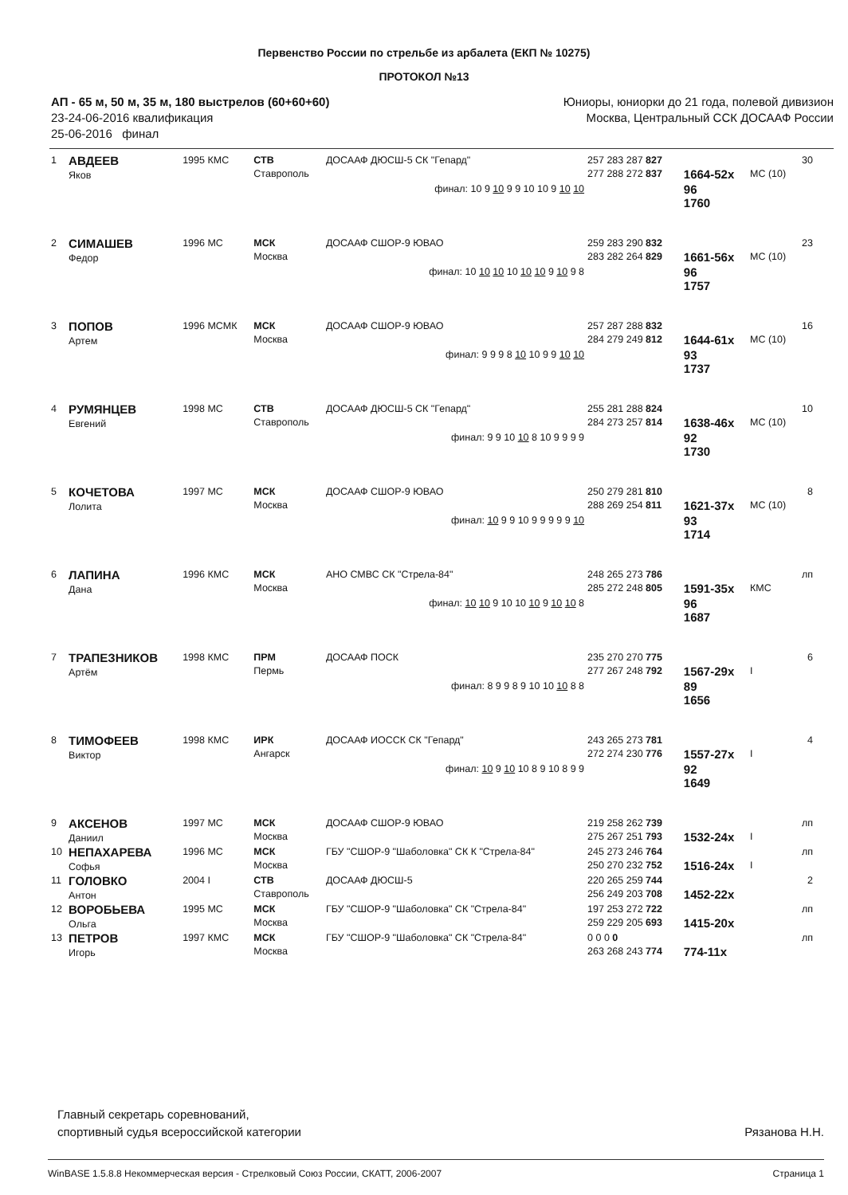Первенство России по стрельбе из арбалета (ЕКП № 10275)
ПРОТОКОЛ №13
АП - 65 м, 50 м, 35 м, 180 выстрелов (60+60+60)
23-24-06-2016 квалификация
25-06-2016 финал
Юниоры, юниорки до 21 года, полевой дивизион
Москва, Центральный ССК ДОСААФ России
| 1 | АВДЕЕВ Яков | 1995 КМС | СТВ Ставрополь | ДОСААФ ДЮСШ-5 СК "Гепард" | 257 283 287 827 277 288 272 837 | 1664-52x | МС (10) | 30 |
| финал: 10 9 10 9 9 10 10 9 10 10 | | | | | | 96 1760 | | |
| 2 | СИМАШЕВ Федор | 1996 МС | МСК Москва | ДОСААФ СШОР-9 ЮВАО | 259 283 290 832 283 282 264 829 | 1661-56x | МС (10) | 23 |
| финал: 10 10 10 10 10 10 9 10 9 8 | | | | | | 96 1757 | | |
| 3 | ПОПОВ Артем | 1996 МСМК | МСК Москва | ДОСААФ СШОР-9 ЮВАО | 257 287 288 832 284 279 249 812 | 1644-61x | МС (10) | 16 |
| финал: 9 9 9 8 10 10 9 9 10 10 | | | | | | 93 1737 | | |
| 4 | РУМЯНЦЕВ Евгений | 1998 МС | СТВ Ставрополь | ДОСААФ ДЮСШ-5 СК "Гепард" | 255 281 288 824 284 273 257 814 | 1638-46x | МС (10) | 10 |
| финал: 9 9 10 10 8 10 9 9 9 9 | | | | | | 92 1730 | | |
| 5 | КОЧЕТОВА Лолита | 1997 МС | МСК Москва | ДОСААФ СШОР-9 ЮВАО | 250 279 281 810 288 269 254 811 | 1621-37x | МС (10) | 8 |
| финал: 10 9 9 10 9 9 9 9 9 10 | | | | | | 93 1714 | | |
| 6 | ЛАПИНА Дана | 1996 КМС | МСК Москва | АНО СМВС СК "Стрела-84" | 248 265 273 786 285 272 248 805 | 1591-35x | КМС | лп |
| финал: 10 10 9 10 10 10 9 10 10 8 | | | | | | 96 1687 | | |
| 7 | ТРАПЕЗНИКОВ Артём | 1998 КМС | ПРМ Пермь | ДОСААФ ПОСК | 235 270 270 775 277 267 248 792 | 1567-29x | I | 6 |
| финал: 8 9 9 8 9 10 10 10 8 8 | | | | | | 89 1656 | | |
| 8 | ТИМОФЕЕВ Виктор | 1998 КМС | ИРК Ангарск | ДОСААФ ИОССК СК "Гепард" | 243 265 273 781 272 274 230 776 | 1557-27x | I | 4 |
| финал: 10 9 10 10 8 9 10 8 9 9 | | | | | | 92 1649 | | |
| 9 | АКСЕНОВ Даниил | 1997 МС | МСК Москва | ДОСААФ СШОР-9 ЮВАО | 219 258 262 739 275 267 251 793 | 1532-24x | I | лп |
| 10 | НЕПАХАРЕВА Софья | 1996 МС | МСК Москва | ГБУ "СШОР-9 "Шаболовка" СК К "Стрела-84" | 245 273 246 764 250 270 232 752 | 1516-24x | I | лп |
| 11 | ГОЛОВКО Антон | 2004 I | СТВ Ставрополь | ДОСААФ ДЮСШ-5 | 220 265 259 744 256 249 203 708 | 1452-22x | | 2 |
| 12 | ВОРОБЬЕВА Ольга | 1995 МС | МСК Москва | ГБУ "СШОР-9 "Шаболовка" СК "Стрела-84" | 197 253 272 722 259 229 205 693 | 1415-20x | | лп |
| 13 | ПЕТРОВ Игорь | 1997 КМС | МСК Москва | ГБУ "СШОР-9 "Шаболовка" СК "Стрела-84" | 0 0 0 0 263 268 243 774 | 774-11x | | лп |
Главный секретарь соревнований,
спортивный судья всероссийской категории
Рязанова Н.Н.
WinBASE 1.5.8.8 Некоммерческая версия - Стрелковый Союз России, СКАТТ, 2006-2007 Страница 1